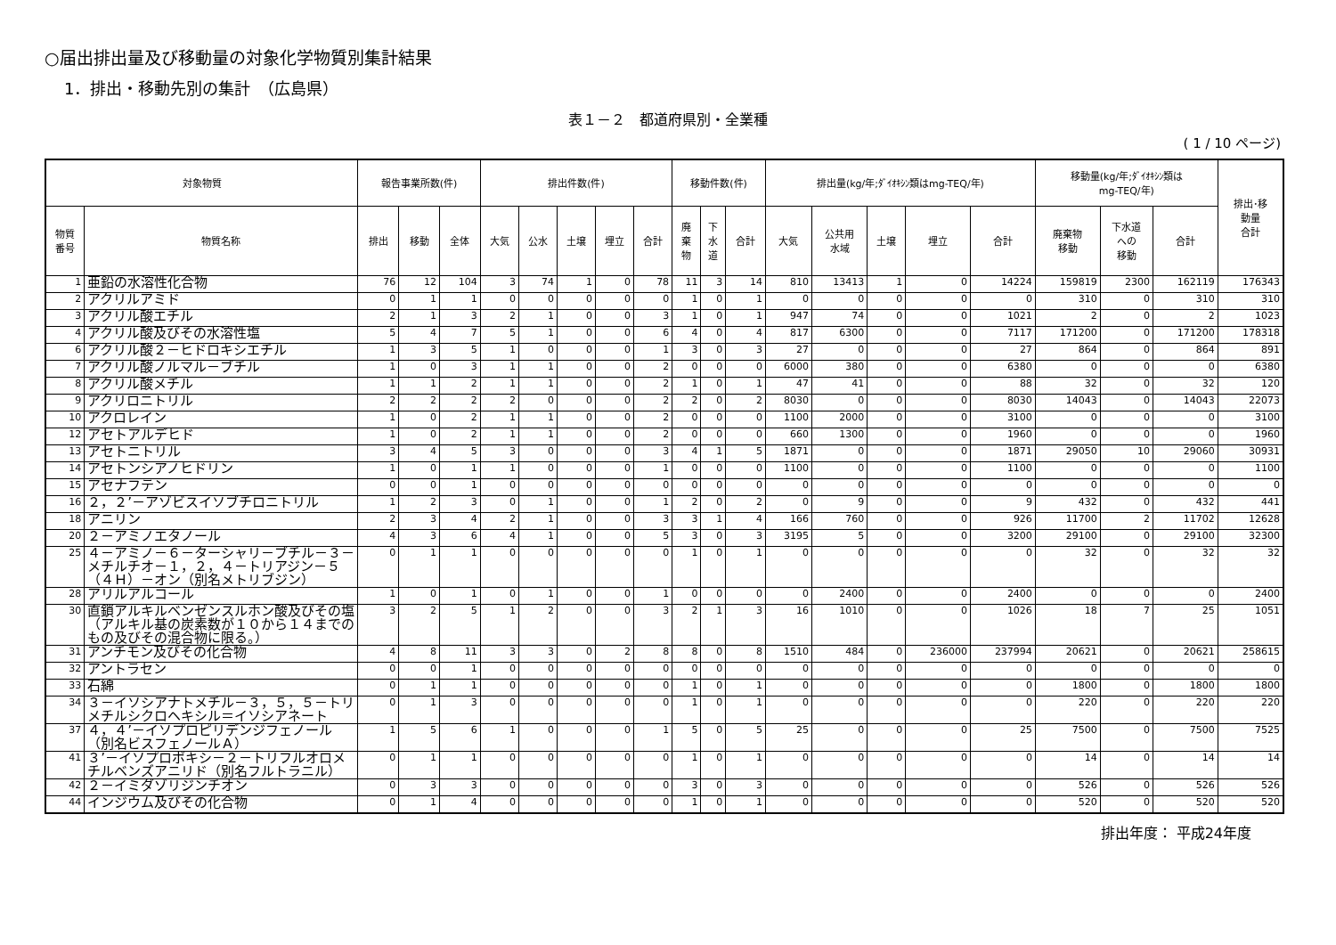○届出排出量及び移動量の対象化学物質別集計結果
1．排出・移動先別の集計　（広島県）
表１－２　都道府県別・全業種
( 1 / 10 ページ)
| 対象物質 | | 報告事業所数(件) | | | 排出件数(件) | | | | | 移動件数(件) | | | 排出量(kg/年;ﾀﾞｲｵｷｼﾝ類はmg-TEQ/年) | | | | | 移動量(kg/年;ﾀﾞｲｵｷｼﾝ類は mg-TEQ/年) | | | 排出･移 動量 合計 |
| --- | --- | --- | --- | --- | --- | --- | --- | --- | --- | --- | --- | --- | --- | --- | --- | --- | --- | --- | --- | --- | --- |
| 物質 番号 | 物質名称 | 排出 | 移動 | 全体 | 大気 | 公水 | 土壌 | 埋立 | 合計 | 廃 棄 物 | 下 水 道 | 合計 | 大気 | 公共用 水域 | 土壌 | 埋立 | 合計 | 廃棄物 移動 | 下水道 への 移動 | 合計 | |
| 1 | 亜鉛の水溶性化合物 | 76 | 12 | 104 | 3 | 74 | 1 | 0 | 78 | 11 | 3 | 14 | 810 | 13413 | 1 | 0 | 14224 | 159819 | 2300 | 162119 | 176343 |
| 2 | アクリルアミド | 0 | 1 | 1 | 0 | 0 | 0 | 0 | 0 | 1 | 0 | 1 | 0 | 0 | 0 | 0 | 0 | 310 | 0 | 310 | 310 |
| 3 | アクリル酸エチル | 2 | 1 | 3 | 2 | 1 | 0 | 0 | 3 | 1 | 0 | 1 | 947 | 74 | 0 | 0 | 1021 | 2 | 0 | 2 | 1023 |
| 4 | アクリル酸及びその水溶性塩 | 5 | 4 | 7 | 5 | 1 | 0 | 0 | 6 | 4 | 0 | 4 | 817 | 6300 | 0 | 0 | 7117 | 171200 | 0 | 171200 | 178318 |
| 6 | アクリル酸２－ヒドロキシエチル | 1 | 3 | 5 | 1 | 0 | 0 | 0 | 1 | 3 | 0 | 3 | 27 | 0 | 0 | 0 | 27 | 864 | 0 | 864 | 891 |
| 7 | アクリル酸ノルマル－ブチル | 1 | 0 | 3 | 1 | 1 | 0 | 0 | 2 | 0 | 0 | 0 | 6000 | 380 | 0 | 0 | 6380 | 0 | 0 | 0 | 6380 |
| 8 | アクリル酸メチル | 1 | 1 | 2 | 1 | 1 | 0 | 0 | 2 | 1 | 0 | 1 | 47 | 41 | 0 | 0 | 88 | 32 | 0 | 32 | 120 |
| 9 | アクリロニトリル | 2 | 2 | 2 | 2 | 0 | 0 | 0 | 2 | 2 | 0 | 2 | 8030 | 0 | 0 | 0 | 8030 | 14043 | 0 | 14043 | 22073 |
| 10 | アクロレイン | 1 | 0 | 2 | 1 | 1 | 0 | 0 | 2 | 0 | 0 | 0 | 1100 | 2000 | 0 | 0 | 3100 | 0 | 0 | 0 | 3100 |
| 12 | アセトアルデヒド | 1 | 0 | 2 | 1 | 1 | 0 | 0 | 2 | 0 | 0 | 0 | 660 | 1300 | 0 | 0 | 1960 | 0 | 0 | 0 | 1960 |
| 13 | アセトニトリル | 3 | 4 | 5 | 3 | 0 | 0 | 0 | 3 | 4 | 1 | 5 | 1871 | 0 | 0 | 0 | 1871 | 29050 | 10 | 29060 | 30931 |
| 14 | アセトンシアノヒドリン | 1 | 0 | 1 | 1 | 0 | 0 | 0 | 1 | 0 | 0 | 0 | 1100 | 0 | 0 | 0 | 1100 | 0 | 0 | 0 | 1100 |
| 15 | アセナフテン | 0 | 0 | 1 | 0 | 0 | 0 | 0 | 0 | 0 | 0 | 0 | 0 | 0 | 0 | 0 | 0 | 0 | 0 | 0 | 0 |
| 16 | ２，２’－アゾビスイソブチロニトリル | 1 | 2 | 3 | 0 | 1 | 0 | 0 | 1 | 2 | 0 | 2 | 0 | 9 | 0 | 0 | 9 | 432 | 0 | 432 | 441 |
| 18 | アニリン | 2 | 3 | 4 | 2 | 1 | 0 | 0 | 3 | 3 | 1 | 4 | 166 | 760 | 0 | 0 | 926 | 11700 | 2 | 11702 | 12628 |
| 20 | ２－アミノエタノール | 4 | 3 | 6 | 4 | 1 | 0 | 0 | 5 | 3 | 0 | 3 | 3195 | 5 | 0 | 0 | 3200 | 29100 | 0 | 29100 | 32300 |
| 25 | ４－アミノ－６－ターシャリ－ブチル－３－メチルチオ－１，２，４－トリアジン－５（４Ｈ）－オン（別名メトリブジン） | 0 | 1 | 1 | 0 | 0 | 0 | 0 | 0 | 1 | 0 | 1 | 0 | 0 | 0 | 0 | 0 | 32 | 0 | 32 | 32 |
| 28 | アリルアルコール | 1 | 0 | 1 | 0 | 1 | 0 | 0 | 1 | 0 | 0 | 0 | 0 | 2400 | 0 | 0 | 2400 | 0 | 0 | 0 | 2400 |
| 30 | 直鎖アルキルベンゼンスルホン酸及びその塩（アルキル基の炭素数が１０から１４までのもの及びその混合物に限る。） | 3 | 2 | 5 | 1 | 2 | 0 | 0 | 3 | 2 | 1 | 3 | 16 | 1010 | 0 | 0 | 1026 | 18 | 7 | 25 | 1051 |
| 31 | アンチモン及びその化合物 | 4 | 8 | 11 | 3 | 3 | 0 | 2 | 8 | 8 | 0 | 8 | 1510 | 484 | 0 | 236000 | 237994 | 20621 | 0 | 20621 | 258615 |
| 32 | アントラセン | 0 | 0 | 1 | 0 | 0 | 0 | 0 | 0 | 0 | 0 | 0 | 0 | 0 | 0 | 0 | 0 | 0 | 0 | 0 | 0 |
| 33 | 石綿 | 0 | 1 | 1 | 0 | 0 | 0 | 0 | 0 | 1 | 0 | 1 | 0 | 0 | 0 | 0 | 0 | 1800 | 0 | 1800 | 1800 |
| 34 | ３－イソシアナトメチル－３，５，５－トリメチルシクロヘキシル＝イソシアネート | 0 | 1 | 3 | 0 | 0 | 0 | 0 | 0 | 1 | 0 | 1 | 0 | 0 | 0 | 0 | 0 | 220 | 0 | 220 | 220 |
| 37 | ４，４’－イソプロピリデンジフェノール（別名ビスフェノールＡ） | 1 | 5 | 6 | 1 | 0 | 0 | 0 | 1 | 5 | 0 | 5 | 25 | 0 | 0 | 0 | 25 | 7500 | 0 | 7500 | 7525 |
| 41 | ３’－イソプロポキシ－２－トリフルオロメチルベンズアニリド（別名フルトラニル） | 0 | 1 | 1 | 0 | 0 | 0 | 0 | 0 | 1 | 0 | 1 | 0 | 0 | 0 | 0 | 0 | 14 | 0 | 14 | 14 |
| 42 | ２－イミダゾリジンチオン | 0 | 3 | 3 | 0 | 0 | 0 | 0 | 0 | 3 | 0 | 3 | 0 | 0 | 0 | 0 | 0 | 526 | 0 | 526 | 526 |
| 44 | インジウム及びその化合物 | 0 | 1 | 4 | 0 | 0 | 0 | 0 | 0 | 1 | 0 | 1 | 0 | 0 | 0 | 0 | 0 | 520 | 0 | 520 | 520 |
排出年度： 平成24年度